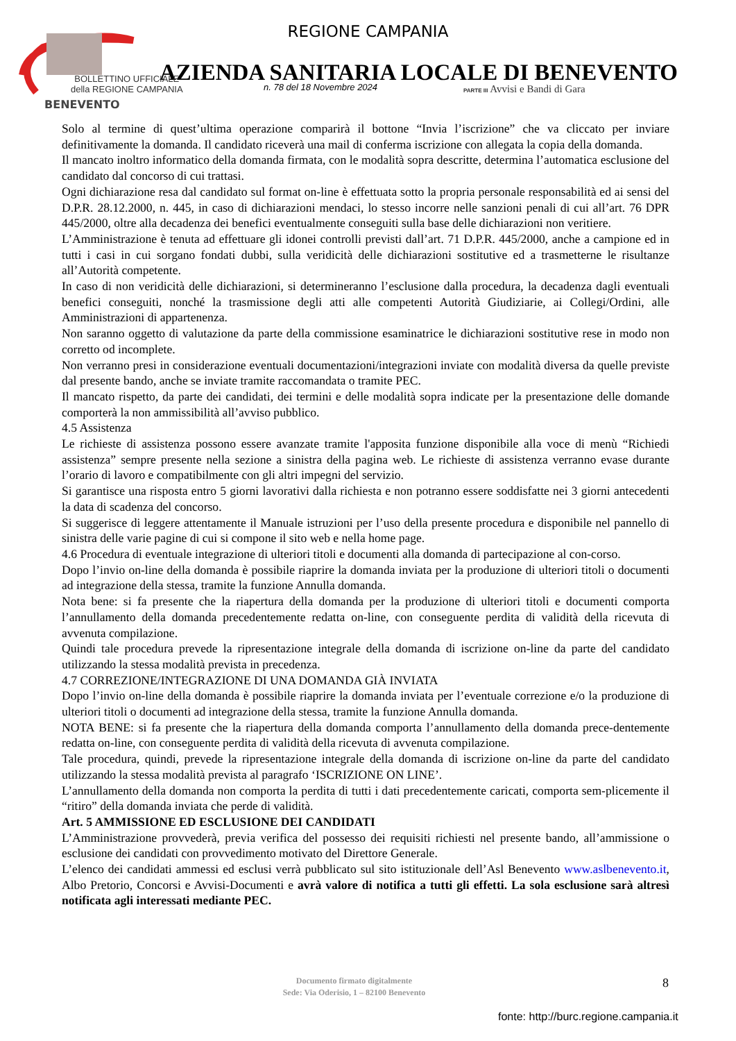REGIONE CAMPANIA
BENEVENTO
AZIENDA SANITARIA LOCALE DI BENEVENTO
BOLLETTINO UFFICIALE
della REGIONE CAMPANIA
n. 78 del 18 Novembre 2024
PARTE III Avvisi e Bandi di Gara
Solo al termine di quest’ultima operazione comparirà il bottone “Invia l’iscrizione” che va cliccato per inviare definitivamente la domanda. Il candidato riceverà una mail di conferma iscrizione con allegata la copia della domanda.
Il mancato inoltro informatico della domanda firmata, con le modalità sopra descritte, determina l’automatica esclusione del candidato dal concorso di cui trattasi.
Ogni dichiarazione resa dal candidato sul format on-line è effettuata sotto la propria personale responsabilità ed ai sensi del D.P.R. 28.12.2000, n. 445, in caso di dichiarazioni mendaci, lo stesso incorre nelle sanzioni penali di cui all’art. 76 DPR 445/2000, oltre alla decadenza dei benefici eventualmente conseguiti sulla base delle dichiarazioni non veritiere.
L’Amministrazione è tenuta ad effettuare gli idonei controlli previsti dall’art. 71 D.P.R. 445/2000, anche a campione ed in tutti i casi in cui sorgano fondati dubbi, sulla veridicità delle dichiarazioni sostitutive ed a trasmetterne le risultanze all’Autorità competente.
In caso di non veridicità delle dichiarazioni, si determineranno l’esclusione dalla procedura, la decadenza dagli eventuali benefici conseguiti, nonché la trasmissione degli atti alle competenti Autorità Giudiziarie, ai Collegi/Ordini, alle Amministrazioni di appartenenza.
Non saranno oggetto di valutazione da parte della commissione esaminatrice le dichiarazioni sostitutive rese in modo non corretto od incomplete.
Non verranno presi in considerazione eventuali documentazioni/integrazioni inviate con modalità diversa da quelle previste dal presente bando, anche se inviate tramite raccomandata o tramite PEC.
Il mancato rispetto, da parte dei candidati, dei termini e delle modalità sopra indicate per la presentazione delle domande comporterà la non ammissibilità all’avviso pubblico.
4.5 Assistenza
Le richieste di assistenza possono essere avanzate tramite l'apposita funzione disponibile alla voce di menù “Richiedi assistenza” sempre presente nella sezione a sinistra della pagina web. Le richieste di assistenza verranno evase durante l’orario di lavoro e compatibilmente con gli altri impegni del servizio.
Si garantisce una risposta entro 5 giorni lavorativi dalla richiesta e non potranno essere soddisfatte nei 3 giorni antecedenti la data di scadenza del concorso.
Si suggerisce di leggere attentamente il Manuale istruzioni per l’uso della presente procedura e disponibile nel pannello di sinistra delle varie pagine di cui si compone il sito web e nella home page.
4.6 Procedura di eventuale integrazione di ulteriori titoli e documenti alla domanda di partecipazione al con-corso.
Dopo l’invio on-line della domanda è possibile riaprire la domanda inviata per la produzione di ulteriori titoli o documenti ad integrazione della stessa, tramite la funzione Annulla domanda.
Nota bene: si fa presente che la riapertura della domanda per la produzione di ulteriori titoli e documenti comporta l’annullamento della domanda precedentemente redatta on-line, con conseguente perdita di validità della ricevuta di avvenuta compilazione.
Quindi tale procedura prevede la ripresentazione integrale della domanda di iscrizione on-line da parte del candidato utilizzando la stessa modalità prevista in precedenza.
4.7 CORREZIONE/INTEGRAZIONE DI UNA DOMANDA GIÀ INVIATA
Dopo l’invio on-line della domanda è possibile riaprire la domanda inviata per l’eventuale correzione e/o la produzione di ulteriori titoli o documenti ad integrazione della stessa, tramite la funzione Annulla domanda.
NOTA BENE: si fa presente che la riapertura della domanda comporta l’annullamento della domanda prece-dentemente redatta on-line, con conseguente perdita di validità della ricevuta di avvenuta compilazione.
Tale procedura, quindi, prevede la ripresentazione integrale della domanda di iscrizione on-line da parte del candidato utilizzando la stessa modalità prevista al paragrafo ‘ISCRIZIONE ON LINE’.
L’annullamento della domanda non comporta la perdita di tutti i dati precedentemente caricati, comporta sem-plicemente il “ritiro” della domanda inviata che perde di validità.
Art. 5 AMMISSIONE ED ESCLUSIONE DEI CANDIDATI
L’Amministrazione provvederà, previa verifica del possesso dei requisiti richiesti nel presente bando, all’ammissione o esclusione dei candidati con provvedimento motivato del Direttore Generale.
L’elenco dei candidati ammessi ed esclusi verrà pubblicato sul sito istituzionale dell’Asl Benevento www.aslbenevento.it, Albo Pretorio, Concorsi e Avvisi-Documenti e avrà valore di notifica a tutti gli effetti. La sola esclusione sarà altresì notificata agli interessati mediante PEC.
Documento firmato digitalmente
Sede: Via Oderisio, 1 – 82100 Benevento
8
fonte: http://burc.regione.campania.it